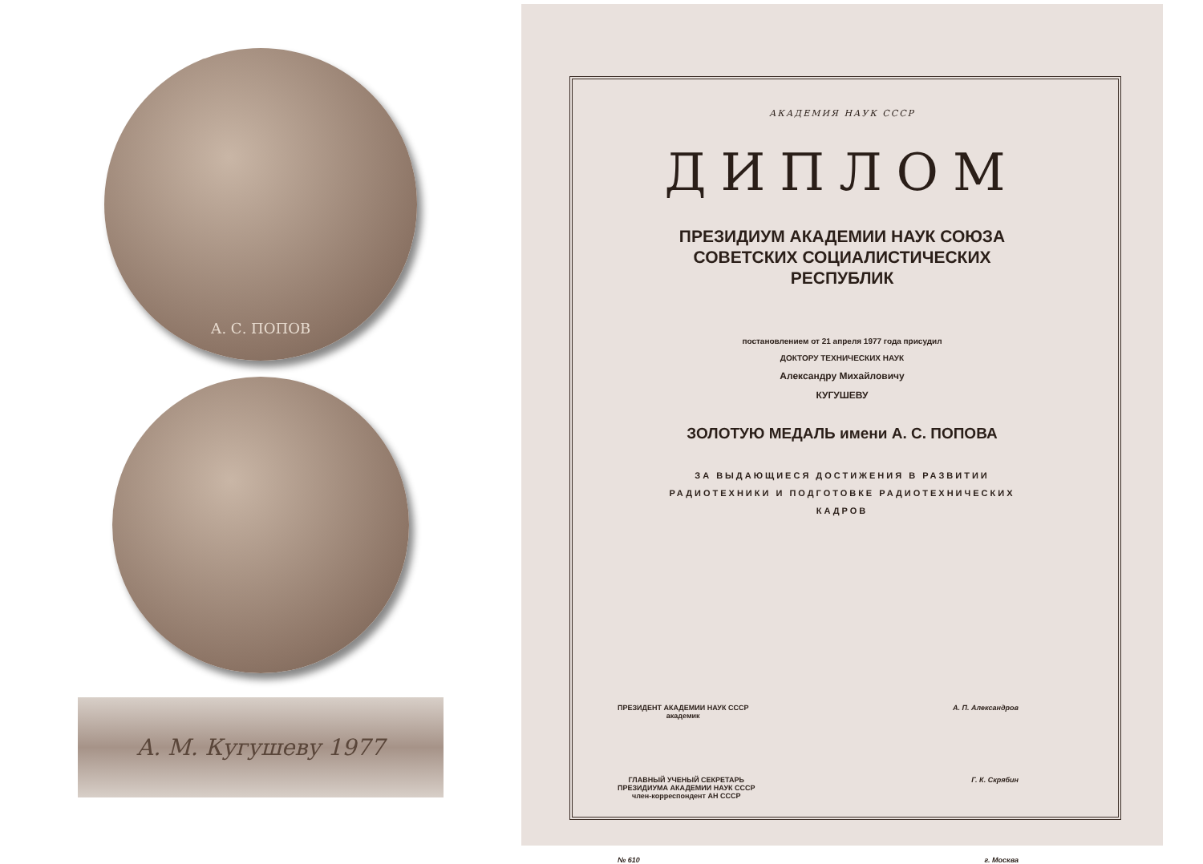А. С. ПОПОВ
А. М. Кугушеву 1977
АКАДЕМИЯ НАУК СССР
ДИПЛОМ
ПРЕЗИДИУМ АКАДЕМИИ НАУК СОЮЗА
СОВЕТСКИХ СОЦИАЛИСТИЧЕСКИХ
РЕСПУБЛИК
постановлением от 21 апреля 1977 года присудил
ДОКТОРУ ТЕХНИЧЕСКИХ НАУК
Александру Михайловичу
КУГУШЕВУ
ЗОЛОТУЮ МЕДАЛЬ имени А. С. ПОПОВА
ЗА ВЫДАЮЩИЕСЯ ДОСТИЖЕНИЯ В РАЗВИТИИ
РАДИОТЕХНИКИ И ПОДГОТОВКЕ РАДИОТЕХНИЧЕСКИХ
КАДРОВ
ПРЕЗИДЕНТ АКАДЕМИИ НАУК СССР
академик
А. П. Александров
ГЛАВНЫЙ УЧЕНЫЙ СЕКРЕТАРЬ
ПРЕЗИДИУМА АКАДЕМИИ НАУК СССР
член-корреспондент АН СССР
Г. К. Скрябин
№ 610 г. Москва